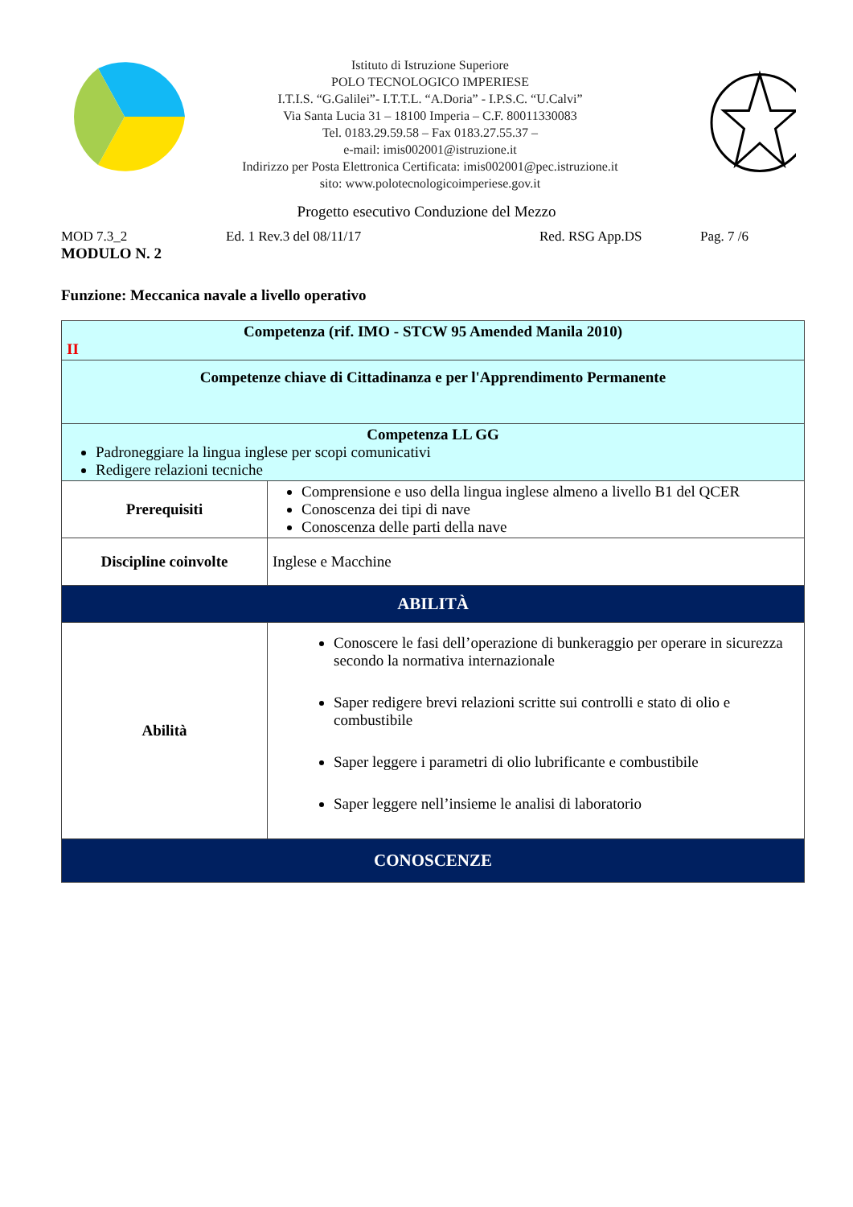Istituto di Istruzione Superiore
POLO TECNOLOGICO IMPERIESE
I.T.I.S. “G.Galilei”- I.T.T.L. “A.Doria” - I.P.S.C. “U.Calvi”
Via Santa Lucia 31 – 18100 Imperia – C.F. 80011330083
Tel. 0183.29.59.58 – Fax 0183.27.55.37 –
e-mail: imis002001@istruzione.it
Indirizzo per Posta Elettronica Certificata: imis002001@pec.istruzione.it
sito: www.polotecnologicoimperiese.gov.it
Progetto esecutivo Conduzione del Mezzo
MOD 7.3_2 Ed. 1 Rev.3 del 08/11/17 Red. RSG App.DS Pag. 7 /6
MODULO N. 2
Funzione: Meccanica navale a livello operativo
| Competenza (rif. IMO - STCW 95 Amended Manila 2010) II | |
| Competenze chiave di Cittadinanza e per l'Apprendimento Permanente | |
| Competenza LL GG Padroneggiare la lingua inglese per scopi comunicativi Redigere relazioni tecniche | |
| Prerequisiti | Comprensione e uso della lingua inglese almeno a livello B1 del QCER Conoscenza dei tipi di nave Conoscenza delle parti della nave |
| Discipline coinvolte | Inglese e Macchine |
| ABILITÀ | |
| Abilità | Conoscere le fasi dell’operazione di bunkeraggio per operare in sicurezza secondo la normativa internazionale Saper redigere brevi relazioni scritte sui controlli e stato di olio e combustibile Saper leggere i parametri di olio lubrificante e combustibile Saper leggere nell’insieme le analisi di laboratorio |
| CONOSCENZE | |